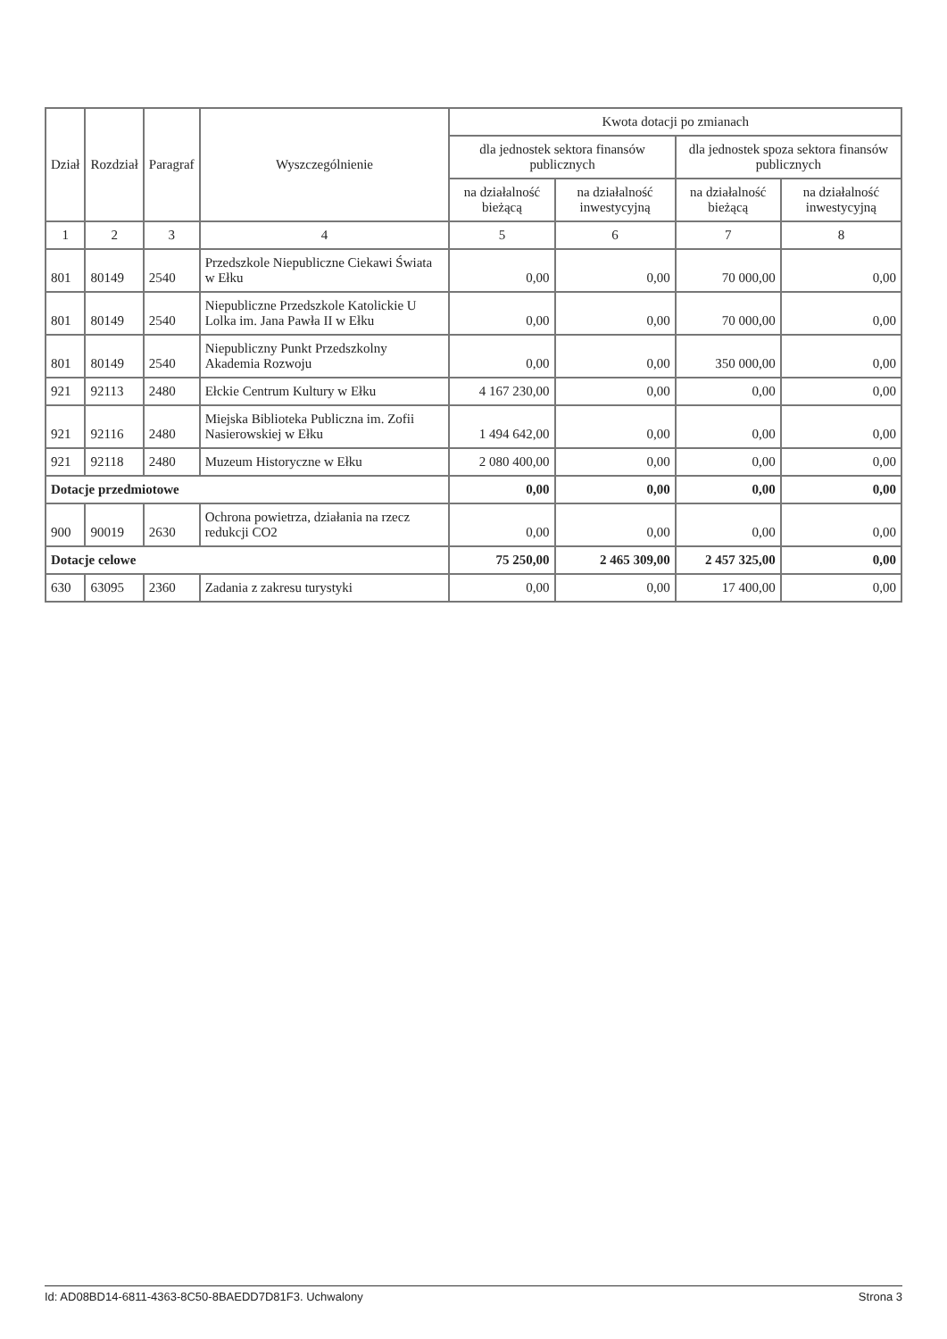| Dział | Rozdział | Paragraf | Wyszczególnienie | Kwota dotacji po zmianach | | | |
| --- | --- | --- | --- | --- | --- | --- | --- |
| | | | | dla jednostek sektora finansów publicznych | | dla jednostek spoza sektora finansów publicznych | |
| | | | | na działalność bieżącą | na działalność inwestycyjną | na działalność bieżącą | na działalność inwestycyjną |
| 1 | 2 | 3 | 4 | 5 | 6 | 7 | 8 |
| 801 | 80149 | 2540 | Przedszkole Niepubliczne Ciekawi Świata w Ełku | 0,00 | 0,00 | 70 000,00 | 0,00 |
| 801 | 80149 | 2540 | Niepubliczne Przedszkole Katolickie U Lolka im. Jana Pawła II w Ełku | 0,00 | 0,00 | 70 000,00 | 0,00 |
| 801 | 80149 | 2540 | Niepubliczny Punkt Przedszkolny Akademia Rozwoju | 0,00 | 0,00 | 350 000,00 | 0,00 |
| 921 | 92113 | 2480 | Ełckie Centrum Kultury w Ełku | 4 167 230,00 | 0,00 | 0,00 | 0,00 |
| 921 | 92116 | 2480 | Miejska Biblioteka Publiczna im. Zofii Nasierowskiej w Ełku | 1 494 642,00 | 0,00 | 0,00 | 0,00 |
| 921 | 92118 | 2480 | Muzeum Historyczne w Ełku | 2 080 400,00 | 0,00 | 0,00 | 0,00 |
| Dotacje przedmiotowe | | | | 0,00 | 0,00 | 0,00 | 0,00 |
| 900 | 90019 | 2630 | Ochrona powietrza, działania na rzecz redukcji CO2 | 0,00 | 0,00 | 0,00 | 0,00 |
| Dotacje celowe | | | | 75 250,00 | 2 465 309,00 | 2 457 325,00 | 0,00 |
| 630 | 63095 | 2360 | Zadania z zakresu turystyki | 0,00 | 0,00 | 17 400,00 | 0,00 |
Id: AD08BD14-6811-4363-8C50-8BAEDD7D81F3. Uchwalony Strona 3